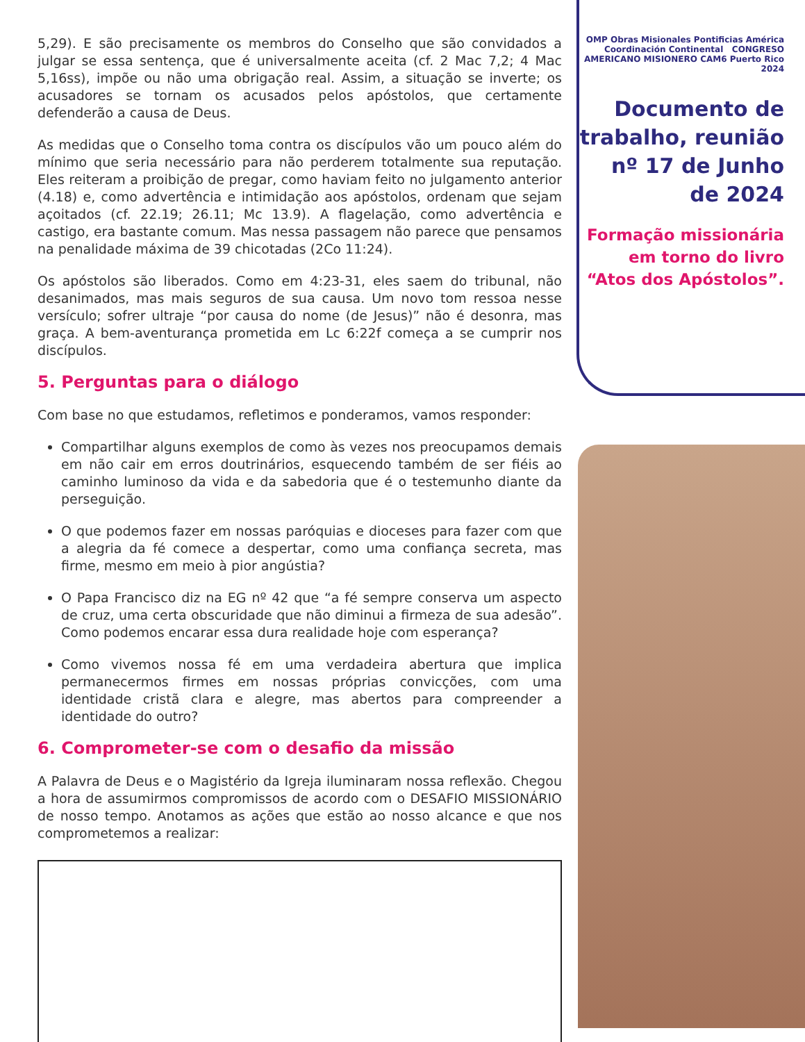5,29). E são precisamente os membros do Conselho que são convidados a julgar se essa sentença, que é universalmente aceita (cf. 2 Mac 7,2; 4 Mac 5,16ss), impõe ou não uma obrigação real. Assim, a situação se inverte; os acusadores se tornam os acusados pelos apóstolos, que certamente defenderão a causa de Deus.
As medidas que o Conselho toma contra os discípulos vão um pouco além do mínimo que seria necessário para não perderem totalmente sua reputação. Eles reiteram a proibição de pregar, como haviam feito no julgamento anterior (4.18) e, como advertência e intimidação aos apóstolos, ordenam que sejam açoitados (cf. 22.19; 26.11; Mc 13.9). A flagelação, como advertência e castigo, era bastante comum. Mas nessa passagem não parece que pensamos na penalidade máxima de 39 chicotadas (2Co 11:24).
Os apóstolos são liberados. Como em 4:23-31, eles saem do tribunal, não desanimados, mas mais seguros de sua causa. Um novo tom ressoa nesse versículo; sofrer ultraje “por causa do nome (de Jesus)” não é desonra, mas graça. A bem-aventurança prometida em Lc 6:22f começa a se cumprir nos discípulos.
5. Perguntas para o diálogo
Com base no que estudamos, refletimos e ponderamos, vamos responder:
Compartilhar alguns exemplos de como às vezes nos preocupamos demais em não cair em erros doutrinários, esquecendo também de ser fiéis ao caminho luminoso da vida e da sabedoria que é o testemunho diante da perseguição.
O que podemos fazer em nossas paróquias e dioceses para fazer com que a alegria da fé comece a despertar, como uma confiança secreta, mas firme, mesmo em meio à pior angústia?
O Papa Francisco diz na EG nº 42 que “a fé sempre conserva um aspecto de cruz, uma certa obscuridade que não diminui a firmeza de sua adesão”. Como podemos encarar essa dura realidade hoje com esperança?
Como vivemos nossa fé em uma verdadeira abertura que implica permanecermos firmes em nossas próprias convicções, com uma identidade cristã clara e alegre, mas abertos para compreender a identidade do outro?
6. Comprometer-se com o desafio da missão
A Palavra de Deus e o Magistério da Igreja iluminaram nossa reflexão. Chegou a hora de assumirmos compromissos de acordo com o DESAFIO MISSIONÁRIO de nosso tempo. Anotamos as ações que estão ao nosso alcance e que nos comprometemos a realizar:
OMP Obras Misionales Pontificias América Coordinación Continental CONGRESO AMERICANO MISIONERO CAM6 Puerto Rico 2024
Documento de trabalho, reunião nº 17 de Junho de 2024
Formação missionária em torno do livro “Atos dos Apóstolos”.